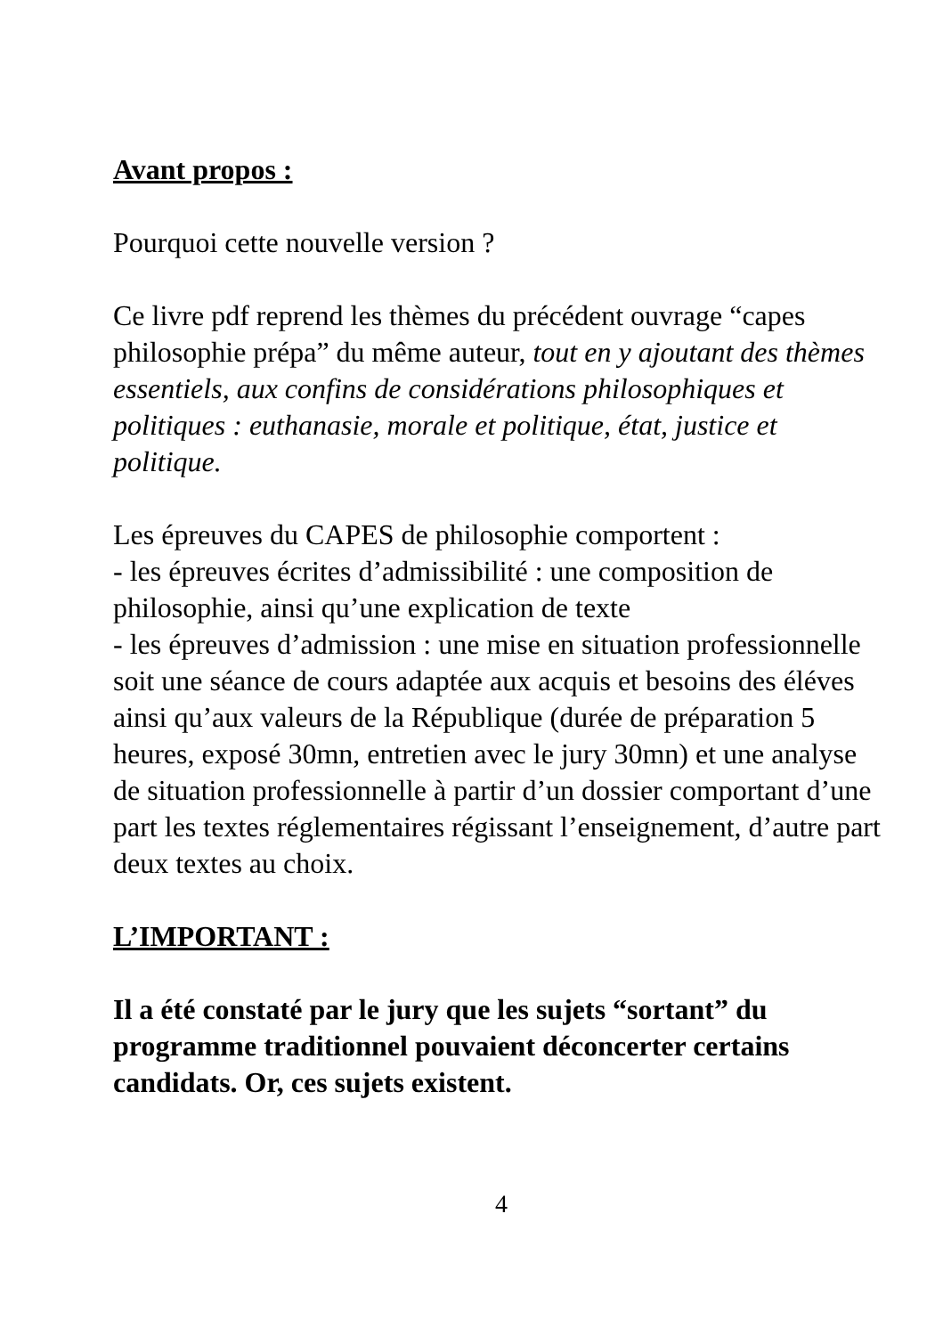Avant propos :
Pourquoi cette nouvelle version ?
Ce livre pdf reprend les thèmes du précédent ouvrage “capes philosophie prépa” du même auteur, tout en y ajoutant des thèmes essentiels, aux confins de considérations philosophiques et politiques : euthanasie, morale et politique, état, justice et politique.
Les épreuves du CAPES de philosophie comportent :
- les épreuves écrites d’admissibilité : une composition de philosophie, ainsi qu’une explication de texte
- les épreuves d’admission : une mise en situation professionnelle soit une séance de cours adaptée aux acquis et besoins des éléves ainsi qu’aux valeurs de la République (durée de préparation 5 heures, exposé 30mn, entretien avec le jury 30mn) et une analyse de situation professionnelle à partir d’un dossier comportant d’une part les textes réglementaires régissant l’enseignement, d’autre part deux textes au choix.
L’IMPORTANT :
Il a été constaté par le jury que les sujets “sortant” du programme traditionnel pouvaient déconcerter certains candidats. Or, ces sujets existent.
4